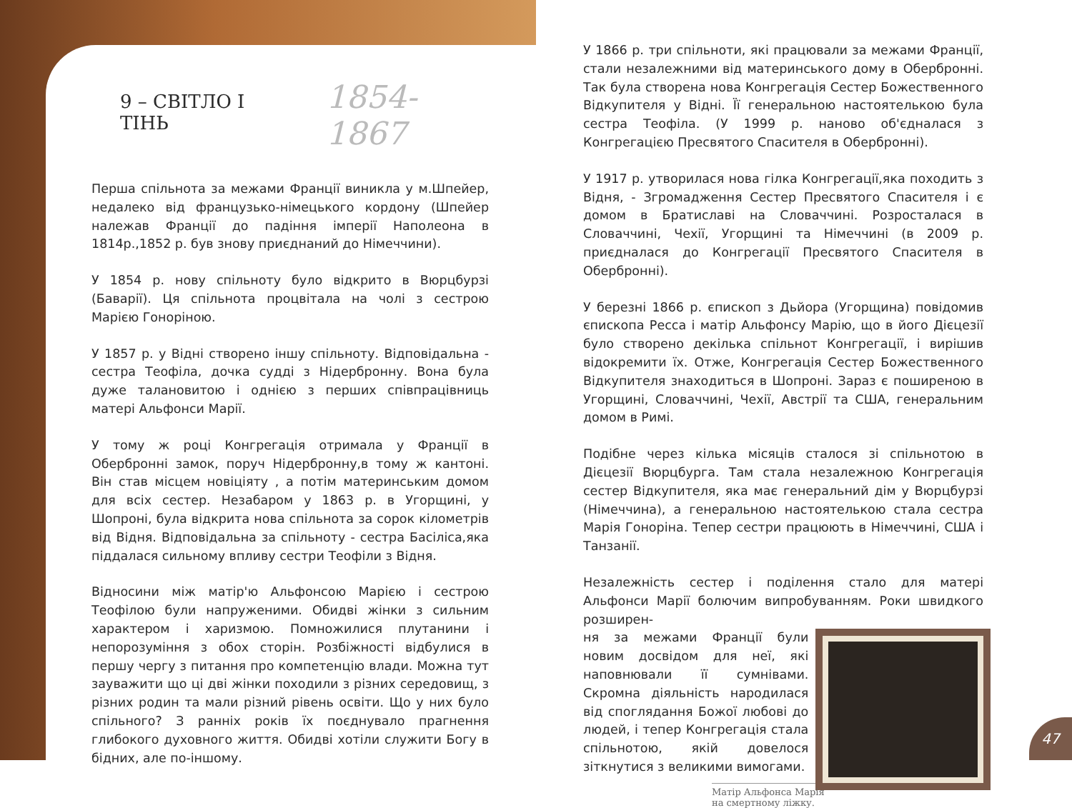9 – СВІТЛО І ТІНЬ 1854-1867
Перша спільнота за межами Франції виникла у м.Шпейер, недалеко від французько-німецького кордону (Шпейер належав Франції до падіння імперії Наполеона в 1814р.,1852 р. був знову приєднаний до Німеччини).
У 1854 р. нову спільноту було відкрито в Вюрцбурзі (Баварії). Ця спільнота процвітала на чолі з сестрою Марією Гоноріною.
У 1857 р. у Відні створено іншу спільноту. Відповідальна - сестра Теофіла, дочка судді з Нідербронну. Вона була дуже талановитою і однією з перших співпрацівниць матері Альфонси Марії.
У тому ж році Конгрегація отримала у Франції в Обербронні замок, поруч Нідербронну,в тому ж кантоні. Він став місцем новіціяту , а потім материнським домом для всіх сестер. Незабаром у 1863 р. в Угорщині, у Шопроні, була відкрита нова спільнота за сорок кілометрів від Відня. Відповідальна за спільноту - сестра Басіліса,яка піддалася сильному впливу сестри Теофіли з Відня.
Відносини між матір'ю Альфонсою Марією і сестрою Теофілою були напруженими. Обидві жінки з сильним характером і харизмою. Помножилися плутанини і непорозуміння з обох сторін. Розбіжності відбулися в першу чергу з питання про компетенцію влади. Можна тут зауважити що ці дві жінки походили з різних середовищ, з різних родин та мали різний рівень освіти. Що у них було спільного? З ранніх років їх поєднувало прагнення глибокого духовного життя. Обидві хотіли служити Богу в бідних, але по-іншому.
У 1866 р. три спільноти, які працювали за межами Франції, стали незалежними від материнського дому в Обербронні. Так була створена нова Конгрегація Сестер Божественного Відкупителя у Відні. Її генеральною настоятелькою була сестра Теофіла. (У 1999 р. наново об'єдналася з Конгрегацією Пресвятого Спасителя в Обербронні).
У 1917 р. утворилася нова гілка Конгрегації,яка походить з Відня, - Згромадження Сестер Пресвятого Спасителя і є домом в Братиславі на Словаччині. Розросталася в Словаччині, Чехії, Угорщині та Німеччині (в 2009 р. приєдналася до Конгрегації Пресвятого Спасителя в Обербронні).
У березні 1866 р. єпископ з Дьйора (Угорщина) повідомив єпископа Ресса і матір Альфонсу Марію, що в його Дієцезії було створено декілька спільнот Конгрегації, і вирішив відокремити їх. Отже, Конгрегація Сестер Божественного Відкупителя знаходиться в Шопроні. Зараз є поширеною в Угорщині, Словаччині, Чехії, Австрії та США, генеральним домом в Римі.
Подібне через кілька місяців сталося зі спільнотою в Дієцезії Вюрцбурга. Там стала незалежною Конгрегація сестер Відкупителя, яка має генеральний дім у Вюрцбурзі (Німеччина), а генеральною настоятелькою стала сестра Марія Гоноріна. Тепер сестри працюють в Німеччині, США і Танзанії.
Незалежність сестер і поділення стало для матері Альфонси Марії болючим випробуванням. Роки швидкого розширен-
ня за межами Франції були новим досвідом для неї, які наповнювали її сумнівами. Скромна діяльність народилася від споглядання Божої любові до людей, і тепер Конгрегація стала спільнотою, якій довелося зіткнутися з великими вимогами.
Матір Альфонса Марія на смертному ліжку.
47